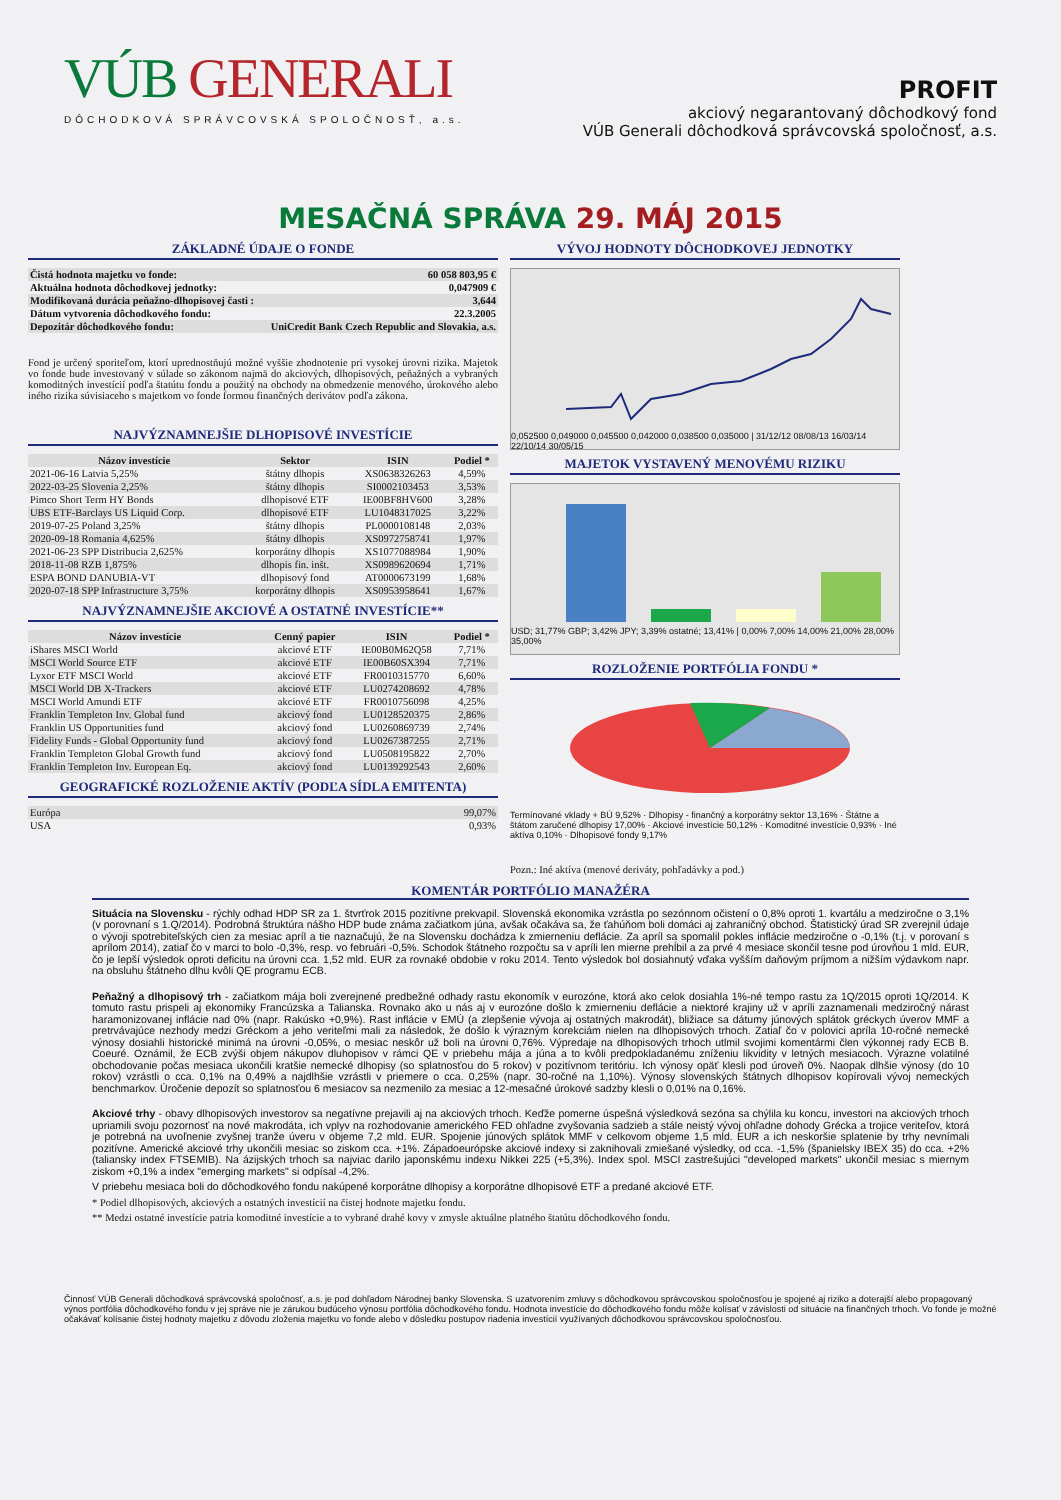VÚB GENERALI
DÔCHODKOVÁ SPRÁVCOVSKÁ SPOLOČNOSŤ, a.s.
PROFIT
akciový negarantovaný dôchodkový fond
VÚB Generali dôchodková správcovská spoločnosť, a.s.
MESAČNÁ SPRÁVA 29. MÁJ 2015
ZÁKLADNÉ ÚDAJE O FONDE
| Čistá hodnota majetku vo fonde: | 60 058 803,95 € |
| Aktuálna hodnota dôchodkovej jednotky: | 0,047909 € |
| Modifikovaná durácia peňažno-dlhopisovej časti : | 3,644 |
| Dátum vytvorenia dôchodkového fondu: | 22.3.2005 |
| Depozitár dôchodkového fondu: | UniCredit Bank Czech Republic and Slovakia, a.s. |
Fond je určený sporiteľom, ktorí uprednostňujú možné vyššie zhodnotenie pri vysokej úrovni rizika. Majetok vo fonde bude investovaný v súlade so zákonom najmä do akciových, dlhopisových, peňažných a vybraných komoditných investícií podľa štatútu fondu a použitý na obchody na obmedzenie menového, úrokového alebo iného rizika súvisiaceho s majetkom vo fonde formou finančných derivátov podľa zákona.
NAJVÝZNAMNEJŠIE DLHOPISOVÉ INVESTÍCIE
| Názov investície | Sektor | ISIN | Podiel * |
| --- | --- | --- | --- |
| 2021-06-16 Latvia 5,25% | štátny dlhopis | XS0638326263 | 4,59% |
| 2022-03-25 Slovenia 2,25% | štátny dlhopis | SI0002103453 | 3,53% |
| Pimco Short Term HY Bonds | dlhopisové ETF | IE00BF8HV600 | 3,28% |
| UBS ETF-Barclays US Liquid Corp. | dlhopisové ETF | LU1048317025 | 3,22% |
| 2019-07-25 Poland 3,25% | štátny dlhopis | PL0000108148 | 2,03% |
| 2020-09-18 Romania 4,625% | štátny dlhopis | XS0972758741 | 1,97% |
| 2021-06-23 SPP Distribucia 2,625% | korporátny dlhopis | XS1077088984 | 1,90% |
| 2018-11-08 RZB 1,875% | dlhopis fin. inšt. | XS0989620694 | 1,71% |
| ESPA BOND DANUBIA-VT | dlhopisový fond | AT0000673199 | 1,68% |
| 2020-07-18 SPP Infrastructure 3,75% | korporátny dlhopis | XS0953958641 | 1,67% |
NAJVÝZNAMNEJŠIE AKCIOVÉ A OSTATNÉ INVESTÍCIE**
| Názov investície | Cenný papier | ISIN | Podiel * |
| --- | --- | --- | --- |
| iShares MSCI World | akciové ETF | IE00B0M62Q58 | 7,71% |
| MSCI World Source ETF | akciové ETF | IE00B60SX394 | 7,71% |
| Lyxor ETF MSCI World | akciové ETF | FR0010315770 | 6,60% |
| MSCI World DB X-Trackers | akciové ETF | LU0274208692 | 4,78% |
| MSCI World Amundi ETF | akciové ETF | FR0010756098 | 4,25% |
| Franklin Templeton Inv. Global fund | akciový fond | LU0128520375 | 2,86% |
| Franklin US Opportunities fund | akciový fond | LU0260869739 | 2,74% |
| Fidelity Funds - Global Opportunity fund | akciový fond | LU0267387255 | 2,71% |
| Franklin Templeton Global Growth fund | akciový fond | LU0508195822 | 2,70% |
| Franklin Templeton Inv. European Eq. | akciový fond | LU0139292543 | 2,60% |
GEOGRAFICKÉ ROZLOŽENIE AKTÍV (PODĽA SÍDLA EMITENTA)
| Európa | 99,07% |
| USA | 0,93% |
VÝVOJ HODNOTY DÔCHODKOVEJ JEDNOTKY
0,052500 0,049000 0,045500 0,042000 0,038500 0,035000 | 31/12/12 08/08/13 16/03/14 22/10/14 30/05/15
MAJETOK VYSTAVENÝ MENOVÉMU RIZIKU
USD; 31,77% GBP; 3,42% JPY; 3,39% ostatné; 13,41% | 0,00% 7,00% 14,00% 21,00% 28,00% 35,00%
ROZLOŽENIE PORTFÓLIA FONDU *
Termínované vklady + BÚ 9,52% · Dlhopisy - finančný a korporátny sektor 13,16% · Štátne a štátom zaručené dlhopisy 17,00% · Akciové investície 50,12% · Komoditné investície 0,93% · Iné aktíva 0,10% · Dlhopisové fondy 9,17%
Pozn.: Iné aktíva (menové deriváty, pohľadávky a pod.)
KOMENTÁR PORTFÓLIO MANAŽÉRA
Situácia na Slovensku - rýchly odhad HDP SR za 1. štvrťrok 2015 pozitívne prekvapil. Slovenská ekonomika vzrástla po sezónnom očistení o 0,8% oproti 1. kvartálu a medziročne o 3,1% (v porovnaní s 1.Q/2014). Podrobná štruktúra nášho HDP bude známa začiatkom júna, avšak očakáva sa, že ťahúňom boli domáci aj zahraničný obchod. Štatistický úrad SR zverejnil údaje o vývoji spotrebiteľských cien za mesiac apríl a tie naznačujú, že na Slovensku dochádza k zmierneniu deflácie. Za apríl sa spomalil pokles inflácie medziročne o -0,1% (t.j. v porovaní s aprílom 2014), zatiaľ čo v marci to bolo -0,3%, resp. vo februári -0,5%. Schodok štátneho rozpočtu sa v apríli len mierne prehĺbil a za prvé 4 mesiace skončil tesne pod úrovňou 1 mld. EUR, čo je lepší výsledok oproti deficitu na úrovni cca. 1,52 mld. EUR za rovnaké obdobie v roku 2014. Tento výsledok bol dosiahnutý vďaka vyšším daňovým príjmom a nižším výdavkom napr. na obsluhu štátneho dlhu kvôli QE programu ECB.
Peňažný a dlhopisový trh - začiatkom mája boli zverejnené predbežné odhady rastu ekonomík v eurozóne, ktorá ako celok dosiahla 1%-né tempo rastu za 1Q/2015 oproti 1Q/2014. K tomuto rastu prispeli aj ekonomiky Francúzska a Talianska. Rovnako ako u nás aj v eurozóne došlo k zmierneniu deflácie a niektoré krajiny už v apríli zaznamenali medziročný nárast haramonizovanej inflácie nad 0% (napr. Rakúsko +0,9%). Rast inflácie v EMÚ (a zlepšenie vývoja aj ostatných makrodát), bližiace sa dátumy júnových splátok gréckych úverov MMF a pretrvávajúce nezhody medzi Gréckom a jeho veriteľmi mali za následok, že došlo k výrazným korekciám nielen na dlhopisových trhoch. Zatiaľ čo v polovici apríla 10-ročné nemecké výnosy dosiahli historické minimá na úrovni -0,05%, o mesiac neskôr už boli na úrovni 0,76%. Výpredaje na dlhopisových trhoch utlmil svojimi komentármi člen výkonnej rady ECB B. Coeuré. Oznámil, že ECB zvýši objem nákupov dluhopisov v rámci QE v priebehu mája a júna a to kvôli predpokladanému zníženiu likvidity v letných mesiacoch. Výrazne volatilné obchodovanie počas mesiaca ukončili kratšie nemecké dlhopisy (so splatnosťou do 5 rokov) v pozitívnom teritóriu. Ich výnosy opäť klesli pod úroveň 0%. Naopak dlhšie výnosy (do 10 rokov) vzrástli o cca. 0,1% na 0,49% a najdlhšie vzrástli v priemere o cca. 0,25% (napr. 30-ročné na 1,10%). Výnosy slovenských štátnych dlhopisov kopírovali vývoj nemeckých benchmarkov. Úročenie depozít so splatnosťou 6 mesiacov sa nezmenilo za mesiac a 12-mesačné úrokové sadzby klesli o 0,01% na 0,16%.
Akciové trhy - obavy dlhopisových investorov sa negatívne prejavili aj na akciových trhoch. Keďže pomerne úspešná výsledková sezóna sa chýlila ku koncu, investori na akciových trhoch upriamili svoju pozornosť na nové makrodáta, ich vplyv na rozhodovanie amerického FED ohľadne zvyšovania sadzieb a stále neistý vývoj ohľadne dohody Grécka a trojice veriteľov, ktorá je potrebná na uvoľnenie zvyšnej tranže úveru v objeme 7,2 mld. EUR. Spojenie júnových splátok MMF v celkovom objeme 1,5 mld. EUR a ich neskoršie splatenie by trhy nevnímali pozitívne. Americké akciové trhy ukončili mesiac so ziskom cca. +1%. Západoeurópske akciové indexy si zaknihovali zmiešané výsledky, od cca. -1,5% (španielsky IBEX 35) do cca. +2% (taliansky index FTSEMIB). Na ázijských trhoch sa najviac darilo japonskému indexu Nikkei 225 (+5,3%). Index spol. MSCI zastrešujúci "developed markets" ukončil mesiac s miernym ziskom +0,1% a index "emerging markets" si odpísal -4,2%.
V priebehu mesiaca boli do dôchodkového fondu nakúpené korporátne dlhopisy a korporátne dlhopisové ETF a predané akciové ETF.
* Podiel dlhopisových, akciových a ostatných investícií na čistej hodnote majetku fondu.
** Medzi ostatné investície patria komoditné investície a to vybrané drahé kovy v zmysle aktuálne platného štatútu dôchodkového fondu.
Činnosť VÚB Generali dôchodková správcovská spoločnosť, a.s. je pod dohľadom Národnej banky Slovenska. S uzatvorením zmluvy s dôchodkovou správcovskou spoločnosťou je spojené aj riziko a doterajší alebo propagovaný výnos portfólia dôchodkového fondu v jej správe nie je zárukou budúceho výnosu portfólia dôchodkového fondu. Hodnota investície do dôchodkového fondu môže kolísať v závislosti od situácie na finančných trhoch. Vo fonde je možné očakávať kolísanie čistej hodnoty majetku z dôvodu zloženia majetku vo fonde alebo v dôsledku postupov riadenia investícií využívaných dôchodkovou správcovskou spoločnosťou.